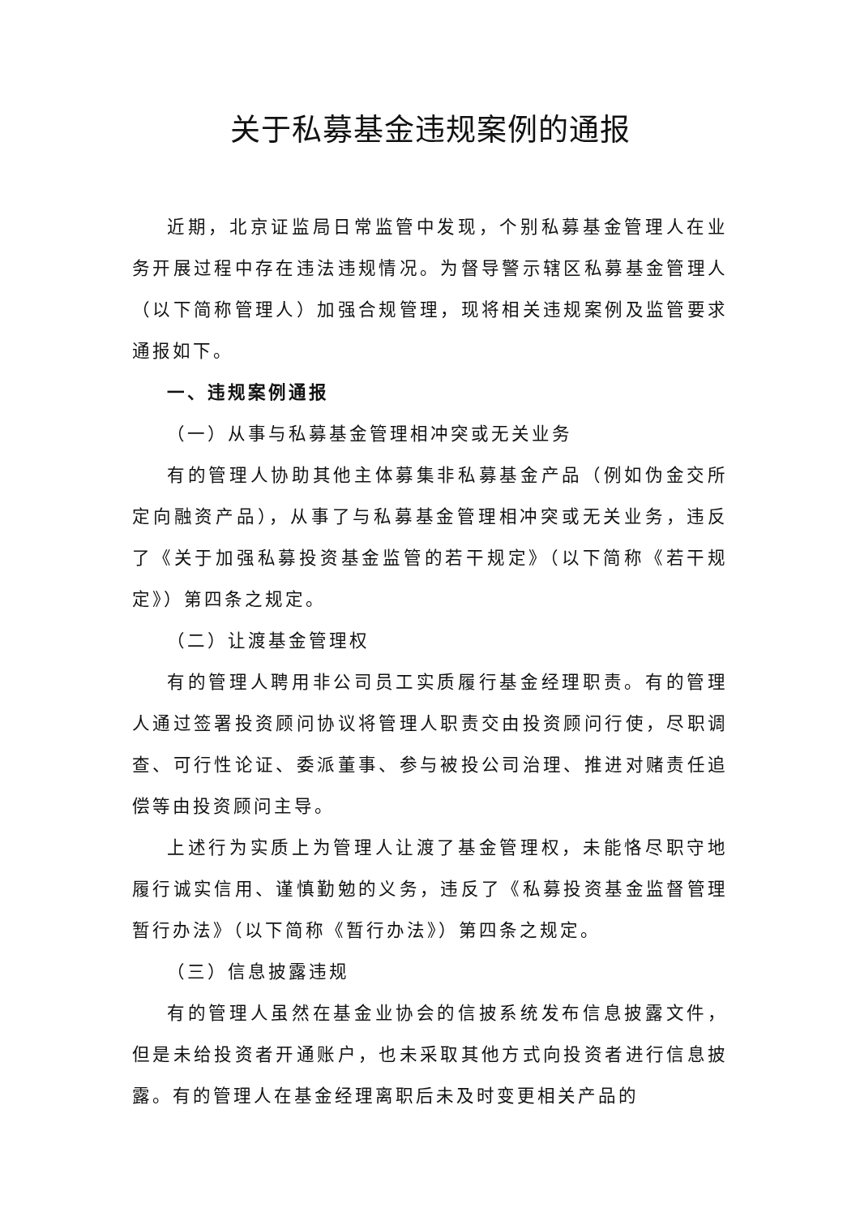关于私募基金违规案例的通报
近期，北京证监局日常监管中发现，个别私募基金管理人在业务开展过程中存在违法违规情况。为督导警示辖区私募基金管理人（以下简称管理人）加强合规管理，现将相关违规案例及监管要求通报如下。
一、违规案例通报
（一）从事与私募基金管理相冲突或无关业务
有的管理人协助其他主体募集非私募基金产品（例如伪金交所定向融资产品），从事了与私募基金管理相冲突或无关业务，违反了《关于加强私募投资基金监管的若干规定》（以下简称《若干规定》）第四条之规定。
（二）让渡基金管理权
有的管理人聘用非公司员工实质履行基金经理职责。有的管理人通过签署投资顾问协议将管理人职责交由投资顾问行使，尽职调查、可行性论证、委派董事、参与被投公司治理、推进对赌责任追偿等由投资顾问主导。
上述行为实质上为管理人让渡了基金管理权，未能恪尽职守地履行诚实信用、谨慎勤勉的义务，违反了《私募投资基金监督管理暂行办法》（以下简称《暂行办法》）第四条之规定。
（三）信息披露违规
有的管理人虽然在基金业协会的信披系统发布信息披露文件，但是未给投资者开通账户，也未采取其他方式向投资者进行信息披露。有的管理人在基金经理离职后未及时变更相关产品的